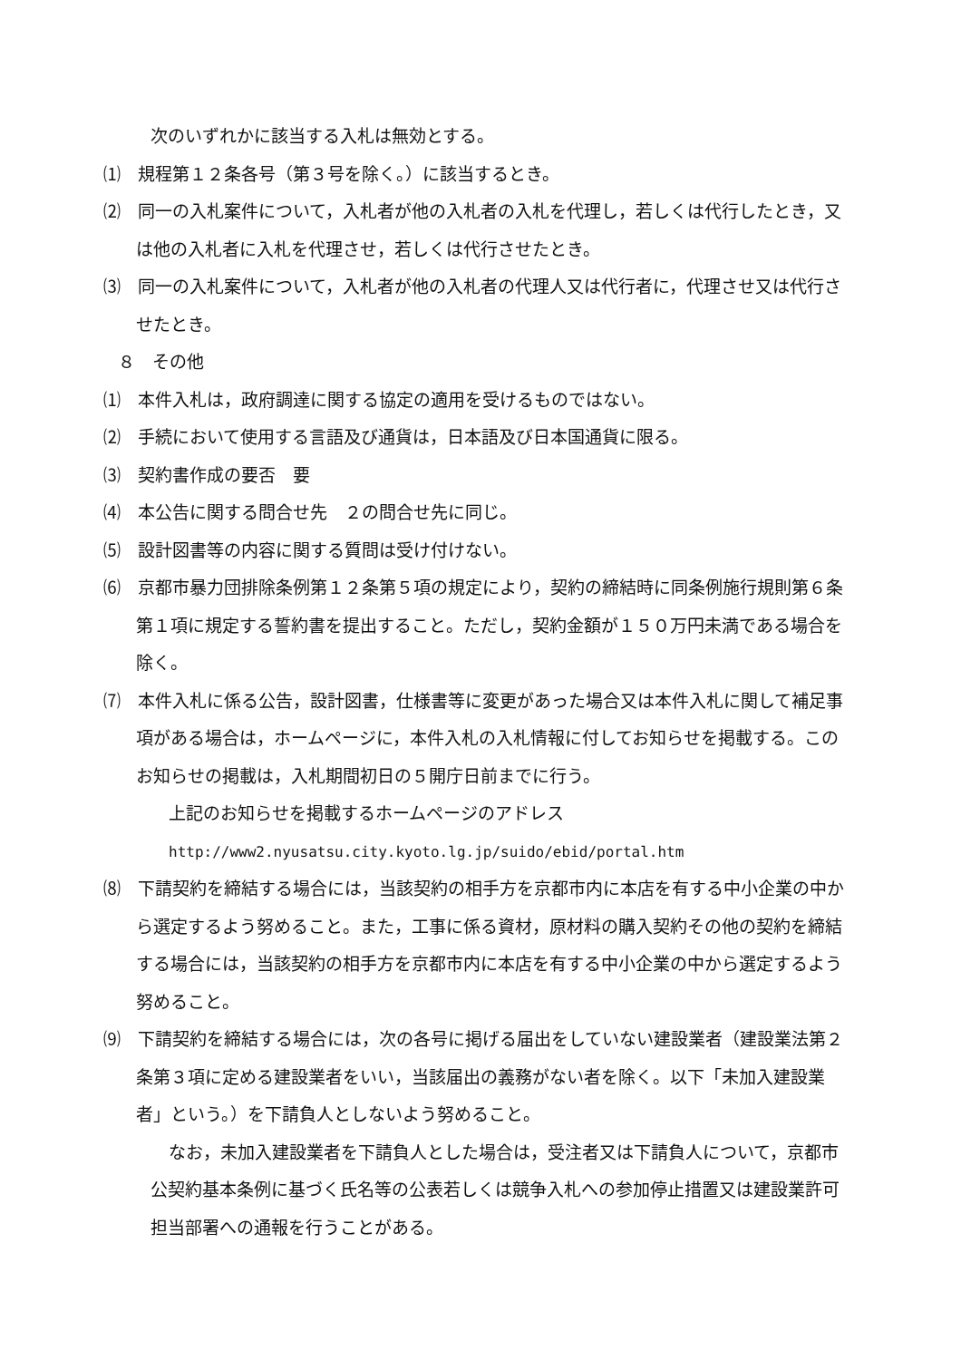次のいずれかに該当する入札は無効とする。
⑴　規程第１２条各号（第３号を除く。）に該当するとき。
⑵　同一の入札案件について，入札者が他の入札者の入札を代理し，若しくは代行したとき，又は他の入札者に入札を代理させ，若しくは代行させたとき。
⑶　同一の入札案件について，入札者が他の入札者の代理人又は代行者に，代理させ又は代行させたとき。
８　その他
⑴　本件入札は，政府調達に関する協定の適用を受けるものではない。
⑵　手続において使用する言語及び通貨は，日本語及び日本国通貨に限る。
⑶　契約書作成の要否　要
⑷　本公告に関する問合せ先　２の問合せ先に同じ。
⑸　設計図書等の内容に関する質問は受け付けない。
⑹　京都市暴力団排除条例第１２条第５項の規定により，契約の締結時に同条例施行規則第６条第１項に規定する誓約書を提出すること。ただし，契約金額が１５０万円未満である場合を除く。
⑺　本件入札に係る公告，設計図書，仕様書等に変更があった場合又は本件入札に関して補足事項がある場合は，ホームページに，本件入札の入札情報に付してお知らせを掲載する。このお知らせの掲載は，入札期間初日の５開庁日前までに行う。
上記のお知らせを掲載するホームページのアドレス
http://www2.nyusatsu.city.kyoto.lg.jp/suido/ebid/portal.htm
⑻　下請契約を締結する場合には，当該契約の相手方を京都市内に本店を有する中小企業の中から選定するよう努めること。また，工事に係る資材，原材料の購入契約その他の契約を締結する場合には，当該契約の相手方を京都市内に本店を有する中小企業の中から選定するよう努めること。
⑼　下請契約を締結する場合には，次の各号に掲げる届出をしていない建設業者（建設業法第２条第３項に定める建設業者をいい，当該届出の義務がない者を除く。以下「未加入建設業者」という。）を下請負人としないよう努めること。
なお，未加入建設業者を下請負人とした場合は，受注者又は下請負人について，京都市公契約基本条例に基づく氏名等の公表若しくは競争入札への参加停止措置又は建設業許可担当部署への通報を行うことがある。